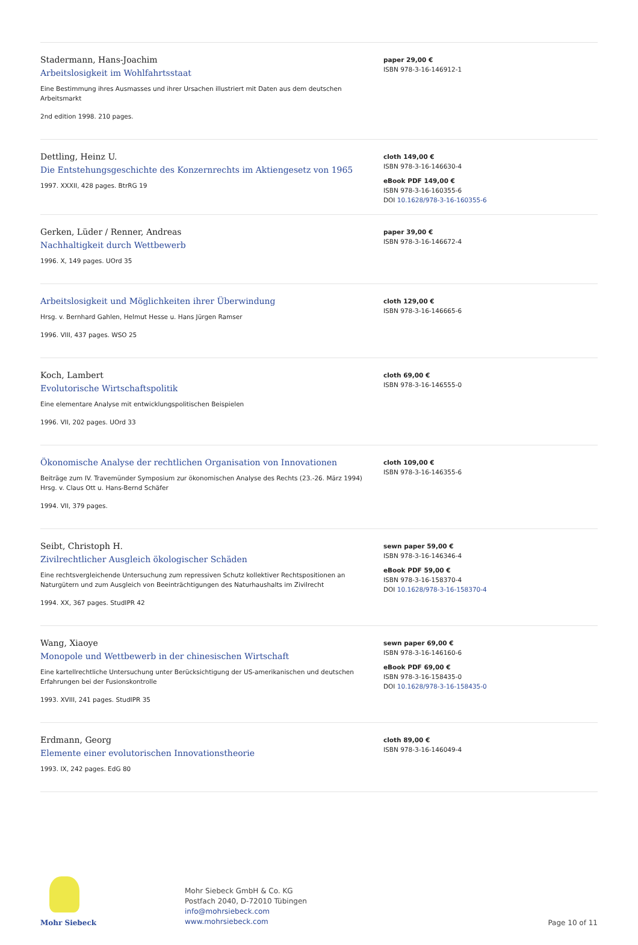Stadermann, Hans-Joachim
Arbeitslosigkeit im Wohlfahrtsstaat
Eine Bestimmung ihres Ausmasses und ihrer Ursachen illustriert mit Daten aus dem deutschen Arbeitsmarkt
2nd edition 1998. 210 pages.
paper 29,00 €
ISBN 978-3-16-146912-1
Dettling, Heinz U.
Die Entstehungsgeschichte des Konzernrechts im Aktiengesetz von 1965
1997. XXXII, 428 pages. BtrRG 19
cloth 149,00 €
ISBN 978-3-16-146630-4
eBook PDF 149,00 €
ISBN 978-3-16-160355-6
DOI 10.1628/978-3-16-160355-6
Gerken, Lüder / Renner, Andreas
Nachhaltigkeit durch Wettbewerb
1996. X, 149 pages. UOrd 35
paper 39,00 €
ISBN 978-3-16-146672-4
Arbeitslosigkeit und Möglichkeiten ihrer Überwindung
Hrsg. v. Bernhard Gahlen, Helmut Hesse u. Hans Jürgen Ramser
1996. VIII, 437 pages. WSO 25
cloth 129,00 €
ISBN 978-3-16-146665-6
Koch, Lambert
Evolutorische Wirtschaftspolitik
Eine elementare Analyse mit entwicklungspolitischen Beispielen
1996. VII, 202 pages. UOrd 33
cloth 69,00 €
ISBN 978-3-16-146555-0
Ökonomische Analyse der rechtlichen Organisation von Innovationen
Beiträge zum IV. Travemünder Symposium zur ökonomischen Analyse des Rechts (23.-26. März 1994)
Hrsg. v. Claus Ott u. Hans-Bernd Schäfer
1994. VII, 379 pages.
cloth 109,00 €
ISBN 978-3-16-146355-6
Seibt, Christoph H.
Zivilrechtlicher Ausgleich ökologischer Schäden
Eine rechtsvergleichende Untersuchung zum repressiven Schutz kollektiver Rechtspositionen an Naturgütern und zum Ausgleich von Beeinträchtigungen des Naturhaushalts im Zivilrecht
1994. XX, 367 pages. StudIPR 42
sewn paper 59,00 €
ISBN 978-3-16-146346-4
eBook PDF 59,00 €
ISBN 978-3-16-158370-4
DOI 10.1628/978-3-16-158370-4
Wang, Xiaoye
Monopole und Wettbewerb in der chinesischen Wirtschaft
Eine kartellrechtliche Untersuchung unter Berücksichtigung der US-amerikanischen und deutschen Erfahrungen bei der Fusionskontrolle
1993. XVIII, 241 pages. StudIPR 35
sewn paper 69,00 €
ISBN 978-3-16-146160-6
eBook PDF 69,00 €
ISBN 978-3-16-158435-0
DOI 10.1628/978-3-16-158435-0
Erdmann, Georg
Elemente einer evolutorischen Innovationstheorie
1993. IX, 242 pages. EdG 80
cloth 89,00 €
ISBN 978-3-16-146049-4
Mohr Siebeck
Mohr Siebeck GmbH & Co. KG
Postfach 2040, D-72010 Tübingen
info@mohrsiebeck.com
www.mohrsiebeck.com
Page 10 of 11